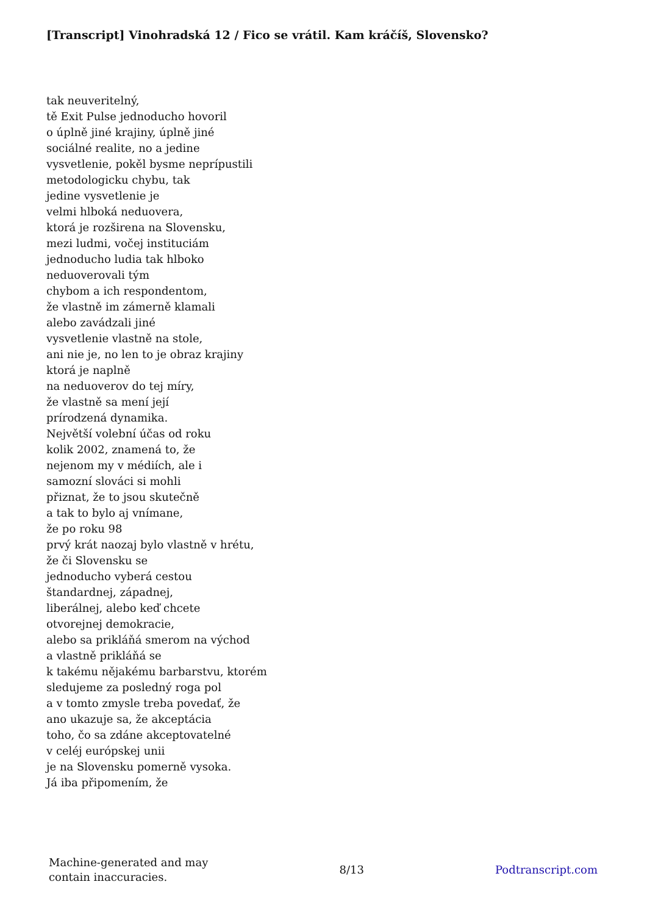[Transcript] Vinohradská 12 / Fico se vrátil. Kam kráčíš, Slovensko?
tak neuveritelný,
tě Exit Pulse jednoducho hovoril
o úplně jiné krajiny, úplně jiné
sociálné realite, no a jedine
vysvetlenie, pokěl bysme neprípustili
metodologicku chybu, tak
jedine vysvetlenie je
velmi hlboká neduovera,
ktorá je rozširena na Slovensku,
mezi ludmi, vočej instituciám
jednoducho ludia tak hlboko
neduoverovali tým
chybom a ich respondentom,
že vlastně im zámerně klamali
alebo zavádzali jiné
vysvetlenie vlastně na stole,
ani nie je, no len to je obraz krajiny
ktorá je naplně
na neduoverov do tej míry,
že vlastně sa mení její
prírodzená dynamika.
Největší volební účas od roku
kolik 2002, znamená to, že
nejenom my v médiích, ale i
samozní slováci si mohli
přiznat, že to jsou skutečně
a tak to bylo aj vnímane,
že po roku 98
prvý krát naozaj bylo vlastně v hrétu,
že či Slovensku se
jednoducho vyberá cestou
štandardnej, západnej,
liberálnej, alebo keď chcete
otvorejnej demokracie,
alebo sa prikláňá smerom na východ
a vlastně prikláňá se
k takému nějakému barbarstvu, ktorém
sledujeme za posledný roga pol
a v tomto zmysle treba povedať, že
ano ukazuje sa, že akceptácia
toho, čo sa zdáne akceptovatelné
v celéj európskej unii
je na Slovensku pomerně vysoka.
Já iba připomením, že
Machine-generated and may
contain inaccuracies.
8/13 Podtranscript.com